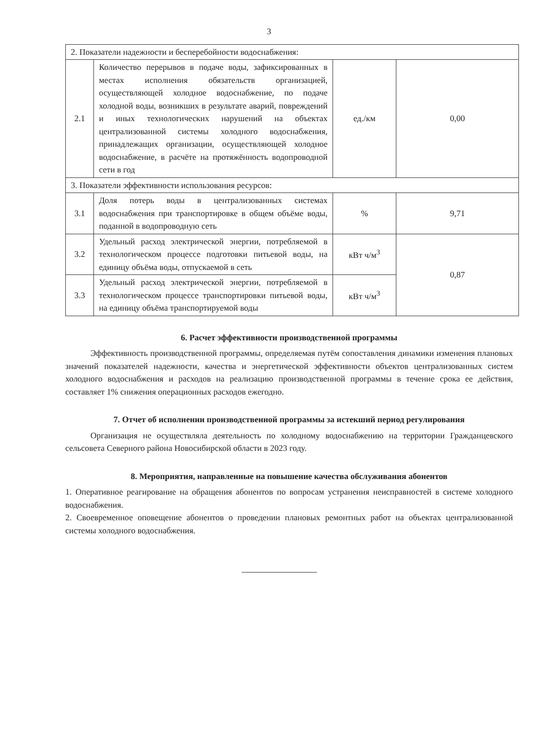3
| 2. Показатели надежности и бесперебойности водоснабжения: | | | |
| 2.1 | Количество перерывов в подаче воды, зафиксированных в местах исполнения обязательств организацией, осуществляющей холодное водоснабжение, по подаче холодной воды, возникших в результате аварий, повреждений и иных технологических нарушений на объектах централизованной системы холодного водоснабжения, принадлежащих организации, осуществляющей холодное водоснабжение, в расчёте на протяжённость водопроводной сети в год | ед./км | 0,00 |
| 3. Показатели эффективности использования ресурсов: | | | |
| 3.1 | Доля потерь воды в централизованных системах водоснабжения при транспортировке в общем объёме воды, поданной в водопроводную сеть | % | 9,71 |
| 3.2 | Удельный расход электрической энергии, потребляемой в технологическом процессе подготовки питьевой воды, на единицу объёма воды, отпускаемой в сеть | кВт ч/м<sup>3</sup> | 0,87 |
| 3.3 | Удельный расход электрической энергии, потребляемой в технологическом процессе транспортировки питьевой воды, на единицу объёма транспортируемой воды | кВт ч/м<sup>3</sup> | |
6. Расчет эффективности производственной программы
Эффективность производственной программы, определяемая путём сопоставления динамики изменения плановых значений показателей надежности, качества и энергетической эффективности объектов централизованных систем холодного водоснабжения и расходов на реализацию производственной программы в течение срока ее действия, составляет 1% снижения операционных расходов ежегодно.
7. Отчет об исполнении производственной программы за истекший период регулирования
Организация не осуществляла деятельность по холодному водоснабжению на территории Гражданцевского сельсовета Северного района Новосибирской области в 2023 году.
8. Мероприятия, направленные на повышение качества обслуживания абонентов
1. Оперативное реагирование на обращения абонентов по вопросам устранения неисправностей в системе холодного водоснабжения.
2. Своевременное оповещение абонентов о проведении плановых ремонтных работ на объектах централизованной системы холодного водоснабжения.